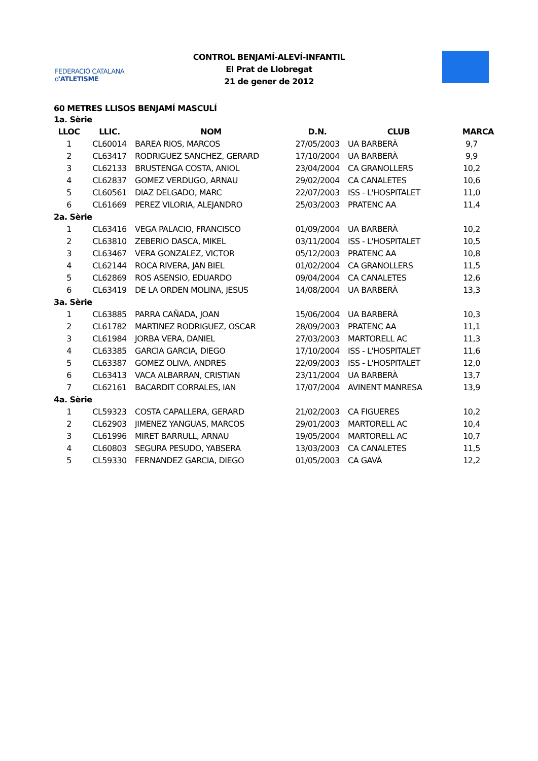FEDERACIÓ CATALANA d'ATLETISME
CONTROL BENJAMÍ-ALEVÍ-INFANTIL
El Prat de Llobregat
21 de gener de 2012
60 METRES LLISOS BENJAMÍ MASCULÍ
| 1a. Sèrie | | | | | |
| LLOC | LLIC. | NOM | D.N. | CLUB | MARCA |
| 1 | CL60014 | BAREA RIOS, MARCOS | 27/05/2003 | UA BARBERÀ | 9,7 |
| 2 | CL63417 | RODRIGUEZ SANCHEZ, GERARD | 17/10/2004 | UA BARBERÀ | 9,9 |
| 3 | CL62133 | BRUSTENGA COSTA, ANIOL | 23/04/2004 | CA GRANOLLERS | 10,2 |
| 4 | CL62837 | GOMEZ VERDUGO, ARNAU | 29/02/2004 | CA CANALETES | 10,6 |
| 5 | CL60561 | DIAZ DELGADO, MARC | 22/07/2003 | ISS - L'HOSPITALET | 11,0 |
| 6 | CL61669 | PEREZ VILORIA, ALEJANDRO | 25/03/2003 | PRATENC AA | 11,4 |
| 2a. Sèrie | | | | | |
| 1 | CL63416 | VEGA PALACIO, FRANCISCO | 01/09/2004 | UA BARBERÀ | 10,2 |
| 2 | CL63810 | ZEBERIO DASCA, MIKEL | 03/11/2004 | ISS - L'HOSPITALET | 10,5 |
| 3 | CL63467 | VERA GONZALEZ, VICTOR | 05/12/2003 | PRATENC AA | 10,8 |
| 4 | CL62144 | ROCA RIVERA, JAN BIEL | 01/02/2004 | CA GRANOLLERS | 11,5 |
| 5 | CL62869 | ROS ASENSIO, EDUARDO | 09/04/2004 | CA CANALETES | 12,6 |
| 6 | CL63419 | DE LA ORDEN MOLINA, JESUS | 14/08/2004 | UA BARBERÀ | 13,3 |
| 3a. Sèrie | | | | | |
| 1 | CL63885 | PARRA CAÑADA, JOAN | 15/06/2004 | UA BARBERÀ | 10,3 |
| 2 | CL61782 | MARTINEZ RODRIGUEZ, OSCAR | 28/09/2003 | PRATENC AA | 11,1 |
| 3 | CL61984 | JORBA VERA, DANIEL | 27/03/2003 | MARTORELL AC | 11,3 |
| 4 | CL63385 | GARCIA GARCIA, DIEGO | 17/10/2004 | ISS - L'HOSPITALET | 11,6 |
| 5 | CL63387 | GOMEZ OLIVA, ANDRES | 22/09/2003 | ISS - L'HOSPITALET | 12,0 |
| 6 | CL63413 | VACA ALBARRAN, CRISTIAN | 23/11/2004 | UA BARBERÀ | 13,7 |
| 7 | CL62161 | BACARDIT CORRALES, IAN | 17/07/2004 | AVINENT MANRESA | 13,9 |
| 4a. Sèrie | | | | | |
| 1 | CL59323 | COSTA CAPALLERA, GERARD | 21/02/2003 | CA FIGUERES | 10,2 |
| 2 | CL62903 | JIMENEZ YANGUAS, MARCOS | 29/01/2003 | MARTORELL AC | 10,4 |
| 3 | CL61996 | MIRET BARRULL, ARNAU | 19/05/2004 | MARTORELL AC | 10,7 |
| 4 | CL60803 | SEGURA PESUDO, YABSERA | 13/03/2003 | CA CANALETES | 11,5 |
| 5 | CL59330 | FERNANDEZ GARCIA, DIEGO | 01/05/2003 | CA GAVÀ | 12,2 |